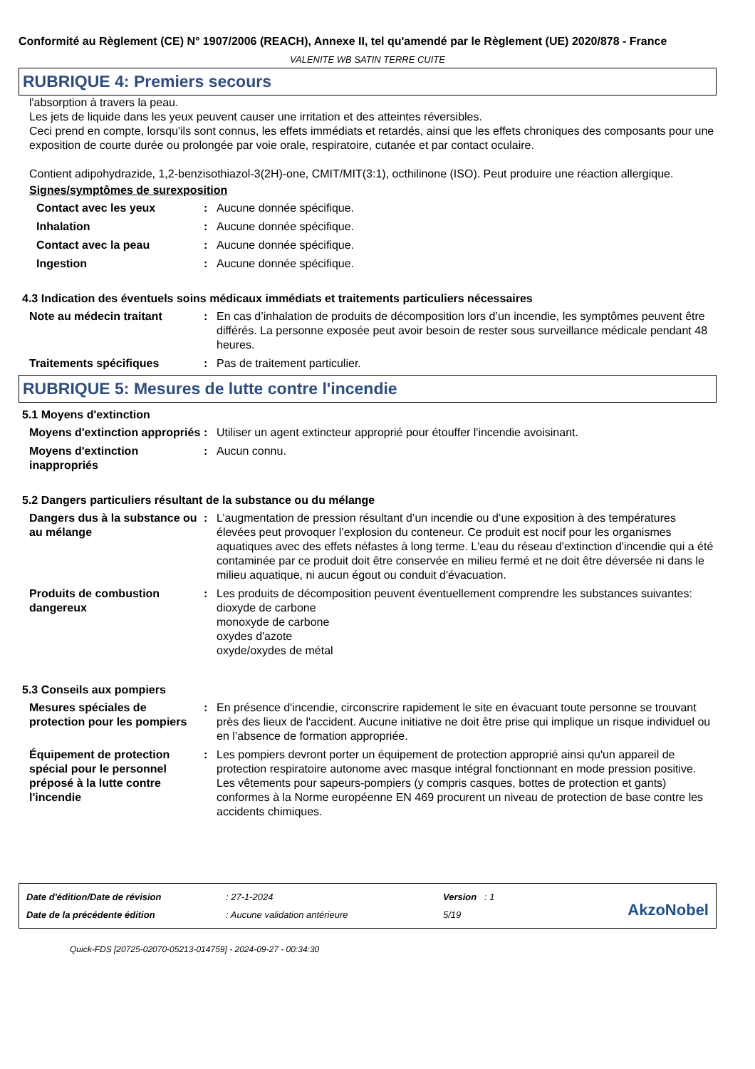Conformité au Règlement (CE) N° 1907/2006 (REACH), Annexe II, tel qu'amendé par le Règlement (UE) 2020/878 - France
VALENITE WB SATIN TERRE CUITE
RUBRIQUE 4: Premiers secours
l'absorption à travers la peau.
Les jets de liquide dans les yeux peuvent causer une irritation et des atteintes réversibles.
Ceci prend en compte, lorsqu'ils sont connus, les effets immédiats et retardés, ainsi que les effets chroniques des composants pour une exposition de courte durée ou prolongée par voie orale, respiratoire, cutanée et par contact oculaire.
Contient adipohydrazide, 1,2-benzisothiazol-3(2H)-one, CMIT/MIT(3:1), octhilinone (ISO). Peut produire une réaction allergique.
Signes/symptômes de surexposition
Contact avec les yeux : Aucune donnée spécifique.
Inhalation : Aucune donnée spécifique.
Contact avec la peau : Aucune donnée spécifique.
Ingestion : Aucune donnée spécifique.
4.3 Indication des éventuels soins médicaux immédiats et traitements particuliers nécessaires
Note au médecin traitant : En cas d’inhalation de produits de décomposition lors d’un incendie, les symptômes peuvent être différés. La personne exposée peut avoir besoin de rester sous surveillance médicale pendant 48 heures.
Traitements spécifiques : Pas de traitement particulier.
RUBRIQUE 5: Mesures de lutte contre l'incendie
5.1 Moyens d'extinction
Moyens d'extinction appropriés
: Utiliser un agent extincteur approprié pour étouffer l'incendie avoisinant.
Moyens d'extinction inappropriés
: Aucun connu.
5.2 Dangers particuliers résultant de la substance ou du mélange
Dangers dus à la substance ou au mélange
: L’augmentation de pression résultant d’un incendie ou d’une exposition à des températures élevées peut provoquer l’explosion du conteneur. Ce produit est nocif pour les organismes aquatiques avec des effets néfastes à long terme. L'eau du réseau d'extinction d'incendie qui a été contaminée par ce produit doit être conservée en milieu fermé et ne doit être déversée ni dans le milieu aquatique, ni aucun égout ou conduit d'évacuation.
Produits de combustion dangereux
: Les produits de décomposition peuvent éventuellement comprendre les substances suivantes:
dioxyde de carbone
monoxyde de carbone
oxydes d'azote
oxyde/oxydes de métal
5.3 Conseils aux pompiers
Mesures spéciales de protection pour les pompiers
: En présence d'incendie, circonscrire rapidement le site en évacuant toute personne se trouvant près des lieux de l'accident. Aucune initiative ne doit être prise qui implique un risque individuel ou en l’absence de formation appropriée.
Équipement de protection spécial pour le personnel préposé à la lutte contre l'incendie
: Les pompiers devront porter un équipement de protection approprié ainsi qu'un appareil de protection respiratoire autonome avec masque intégral fonctionnant en mode pression positive. Les vêtements pour sapeurs-pompiers (y compris casques, bottes de protection et gants) conformes à la Norme européenne EN 469 procurent un niveau de protection de base contre les accidents chimiques.
Date d'édition/Date de révision
Date de la précédente édition
: 27-1-2024
: Aucune validation antérieure
Version : 1
5/19
AkzoNobel
Quick-FDS [20725-02070-05213-014759] - 2024-09-27 - 00:34:30